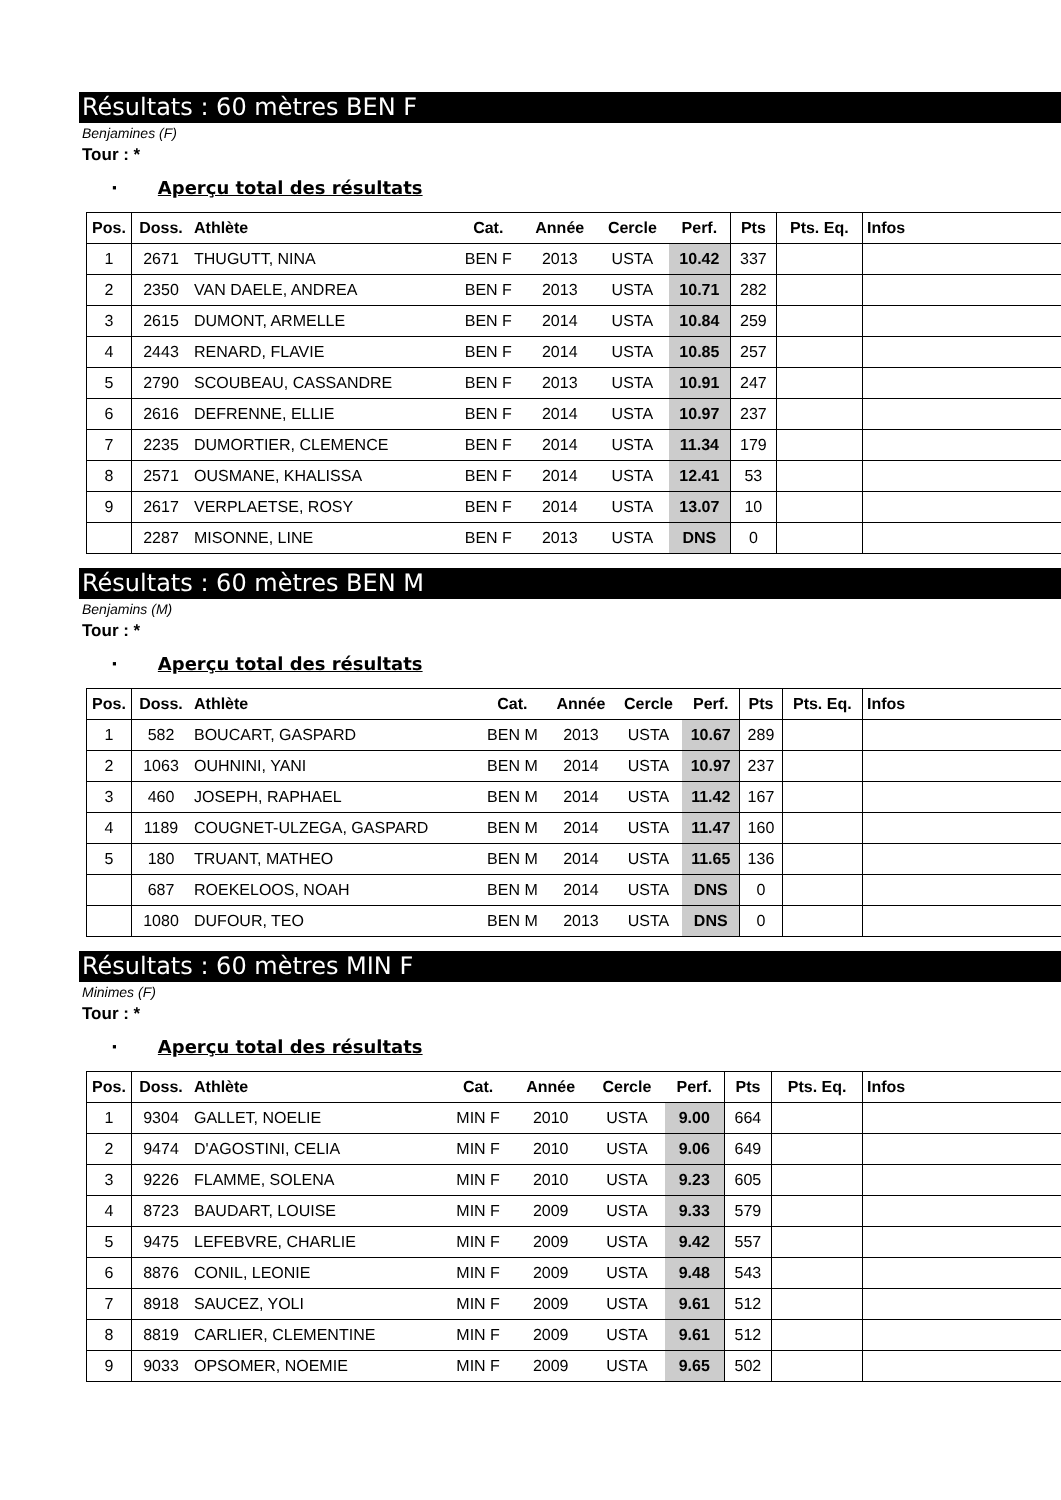Résultats : 60 mètres BEN F
Benjamines (F)
Tour : *
· Aperçu total des résultats
| Pos. | Doss. | Athlète | Cat. | Année | Cercle | Perf. | Pts | Pts. Eq. | Infos |
| --- | --- | --- | --- | --- | --- | --- | --- | --- | --- |
| 1 | 2671 | THUGUTT, NINA | BEN F | 2013 | USTA | 10.42 | 337 | | |
| 2 | 2350 | VAN DAELE, ANDREA | BEN F | 2013 | USTA | 10.71 | 282 | | |
| 3 | 2615 | DUMONT, ARMELLE | BEN F | 2014 | USTA | 10.84 | 259 | | |
| 4 | 2443 | RENARD, FLAVIE | BEN F | 2014 | USTA | 10.85 | 257 | | |
| 5 | 2790 | SCOUBEAU, CASSANDRE | BEN F | 2013 | USTA | 10.91 | 247 | | |
| 6 | 2616 | DEFRENNE, ELLIE | BEN F | 2014 | USTA | 10.97 | 237 | | |
| 7 | 2235 | DUMORTIER, CLEMENCE | BEN F | 2014 | USTA | 11.34 | 179 | | |
| 8 | 2571 | OUSMANE, KHALISSA | BEN F | 2014 | USTA | 12.41 | 53 | | |
| 9 | 2617 | VERPLAETSE, ROSY | BEN F | 2014 | USTA | 13.07 | 10 | | |
| | 2287 | MISONNE, LINE | BEN F | 2013 | USTA | DNS | 0 | | |
Résultats : 60 mètres BEN M
Benjamins (M)
Tour : *
· Aperçu total des résultats
| Pos. | Doss. | Athlète | Cat. | Année | Cercle | Perf. | Pts | Pts. Eq. | Infos |
| --- | --- | --- | --- | --- | --- | --- | --- | --- | --- |
| 1 | 582 | BOUCART, GASPARD | BEN M | 2013 | USTA | 10.67 | 289 | | |
| 2 | 1063 | OUHNINI, YANI | BEN M | 2014 | USTA | 10.97 | 237 | | |
| 3 | 460 | JOSEPH, RAPHAEL | BEN M | 2014 | USTA | 11.42 | 167 | | |
| 4 | 1189 | COUGNET-ULZEGA, GASPARD | BEN M | 2014 | USTA | 11.47 | 160 | | |
| 5 | 180 | TRUANT, MATHEO | BEN M | 2014 | USTA | 11.65 | 136 | | |
| | 687 | ROEKELOOS, NOAH | BEN M | 2014 | USTA | DNS | 0 | | |
| | 1080 | DUFOUR, TEO | BEN M | 2013 | USTA | DNS | 0 | | |
Résultats : 60 mètres MIN F
Minimes (F)
Tour : *
· Aperçu total des résultats
| Pos. | Doss. | Athlète | Cat. | Année | Cercle | Perf. | Pts | Pts. Eq. | Infos |
| --- | --- | --- | --- | --- | --- | --- | --- | --- | --- |
| 1 | 9304 | GALLET, NOELIE | MIN F | 2010 | USTA | 9.00 | 664 | | |
| 2 | 9474 | D'AGOSTINI, CELIA | MIN F | 2010 | USTA | 9.06 | 649 | | |
| 3 | 9226 | FLAMME, SOLENA | MIN F | 2010 | USTA | 9.23 | 605 | | |
| 4 | 8723 | BAUDART, LOUISE | MIN F | 2009 | USTA | 9.33 | 579 | | |
| 5 | 9475 | LEFEBVRE, CHARLIE | MIN F | 2009 | USTA | 9.42 | 557 | | |
| 6 | 8876 | CONIL, LEONIE | MIN F | 2009 | USTA | 9.48 | 543 | | |
| 7 | 8918 | SAUCEZ, YOLI | MIN F | 2009 | USTA | 9.61 | 512 | | |
| 8 | 8819 | CARLIER, CLEMENTINE | MIN F | 2009 | USTA | 9.61 | 512 | | |
| 9 | 9033 | OPSOMER, NOEMIE | MIN F | 2009 | USTA | 9.65 | 502 | | |